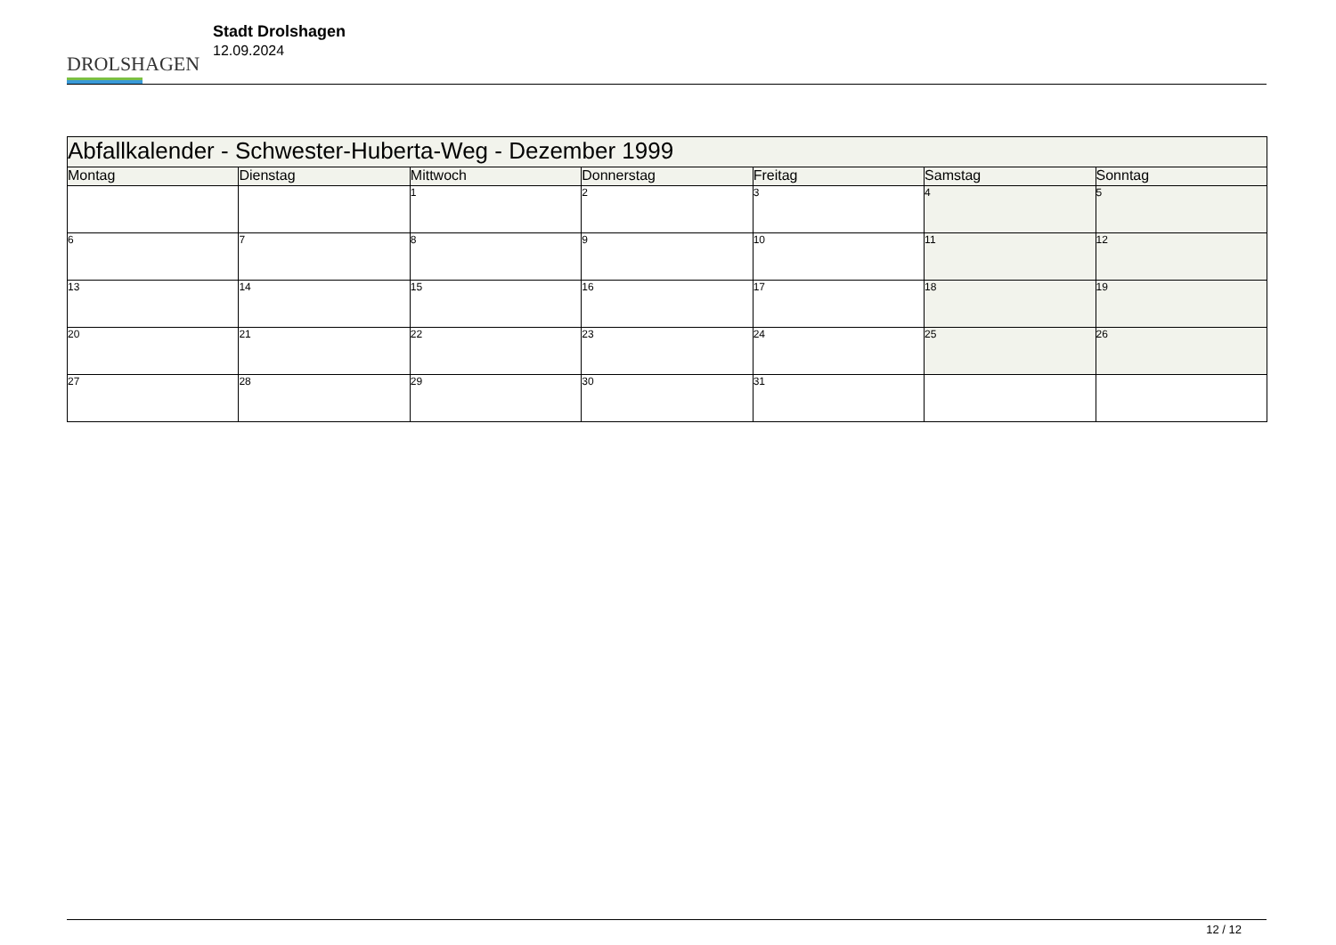DROLSHAGEN
Stadt Drolshagen
12.09.2024
| Abfallkalender - Schwester-Huberta-Weg - Dezember 1999 | | | | | | |
| --- | --- | --- | --- | --- | --- | --- |
| Montag | Dienstag | Mittwoch | Donnerstag | Freitag | Samstag | Sonntag |
| | | 1 | 2 | 3 | 4 | 5 |
| 6 | 7 | 8 | 9 | 10 | 11 | 12 |
| 13 | 14 | 15 | 16 | 17 | 18 | 19 |
| 20 | 21 | 22 | 23 | 24 | 25 | 26 |
| 27 | 28 | 29 | 30 | 31 | | |
12 / 12